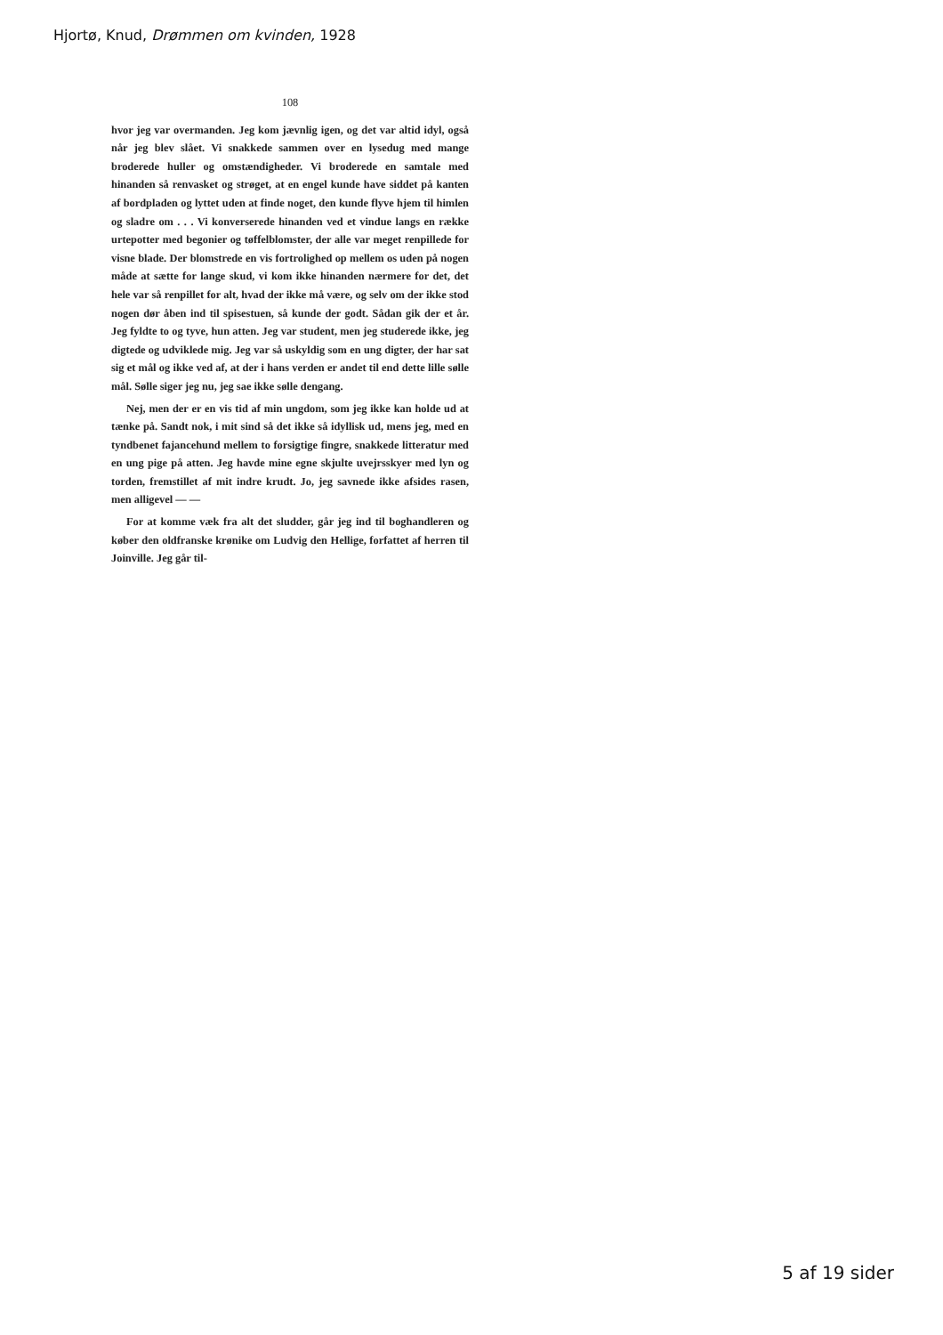Hjortø, Knud, Drømmen om kvinden, 1928
108
hvor jeg var overmanden. Jeg kom jævnlig igen, og det var altid idyl, også når jeg blev slået. Vi snakkede sammen over en lysedug med mange broderede huller og omstændigheder. Vi broderede en samtale med hinanden så renvasket og strøget, at en engel kunde have siddet på kanten af bordpladen og lyttet uden at finde noget, den kunde flyve hjem til himlen og sladre om . . . Vi konverserede hinanden ved et vindue langs en række urtepotter med begonier og tøffelblomster, der alle var meget renpillede for visne blade. Der blomstrede en vis fortrolighed op mellem os uden på nogen måde at sætte for lange skud, vi kom ikke hinanden nærmere for det, det hele var så renpillet for alt, hvad der ikke må være, og selv om der ikke stod nogen dør åben ind til spisestuen, så kunde der godt. Sådan gik der et år. Jeg fyldte to og tyve, hun atten. Jeg var student, men jeg studerede ikke, jeg digtede og udviklede mig. Jeg var så uskyldig som en ung digter, der har sat sig et mål og ikke ved af, at der i hans verden er andet til end dette lille sølle mål. Sølle siger jeg nu, jeg sae ikke sølle dengang.
Nej, men der er en vis tid af min ungdom, som jeg ikke kan holde ud at tænke på. Sandt nok, i mit sind så det ikke så idyllisk ud, mens jeg, med en tyndbenet fajancehund mellem to forsigtige fingre, snakkede litteratur med en ung pige på atten. Jeg havde mine egne skjulte uvejrsskyer med lyn og torden, fremstillet af mit indre krudt. Jo, jeg savnede ikke afsides rasen, men alligevel — —
For at komme væk fra alt det sludder, går jeg ind til boghandleren og køber den oldfranske krønike om Ludvig den Hellige, forfattet af herren til Joinville. Jeg går til-
5 af 19 sider